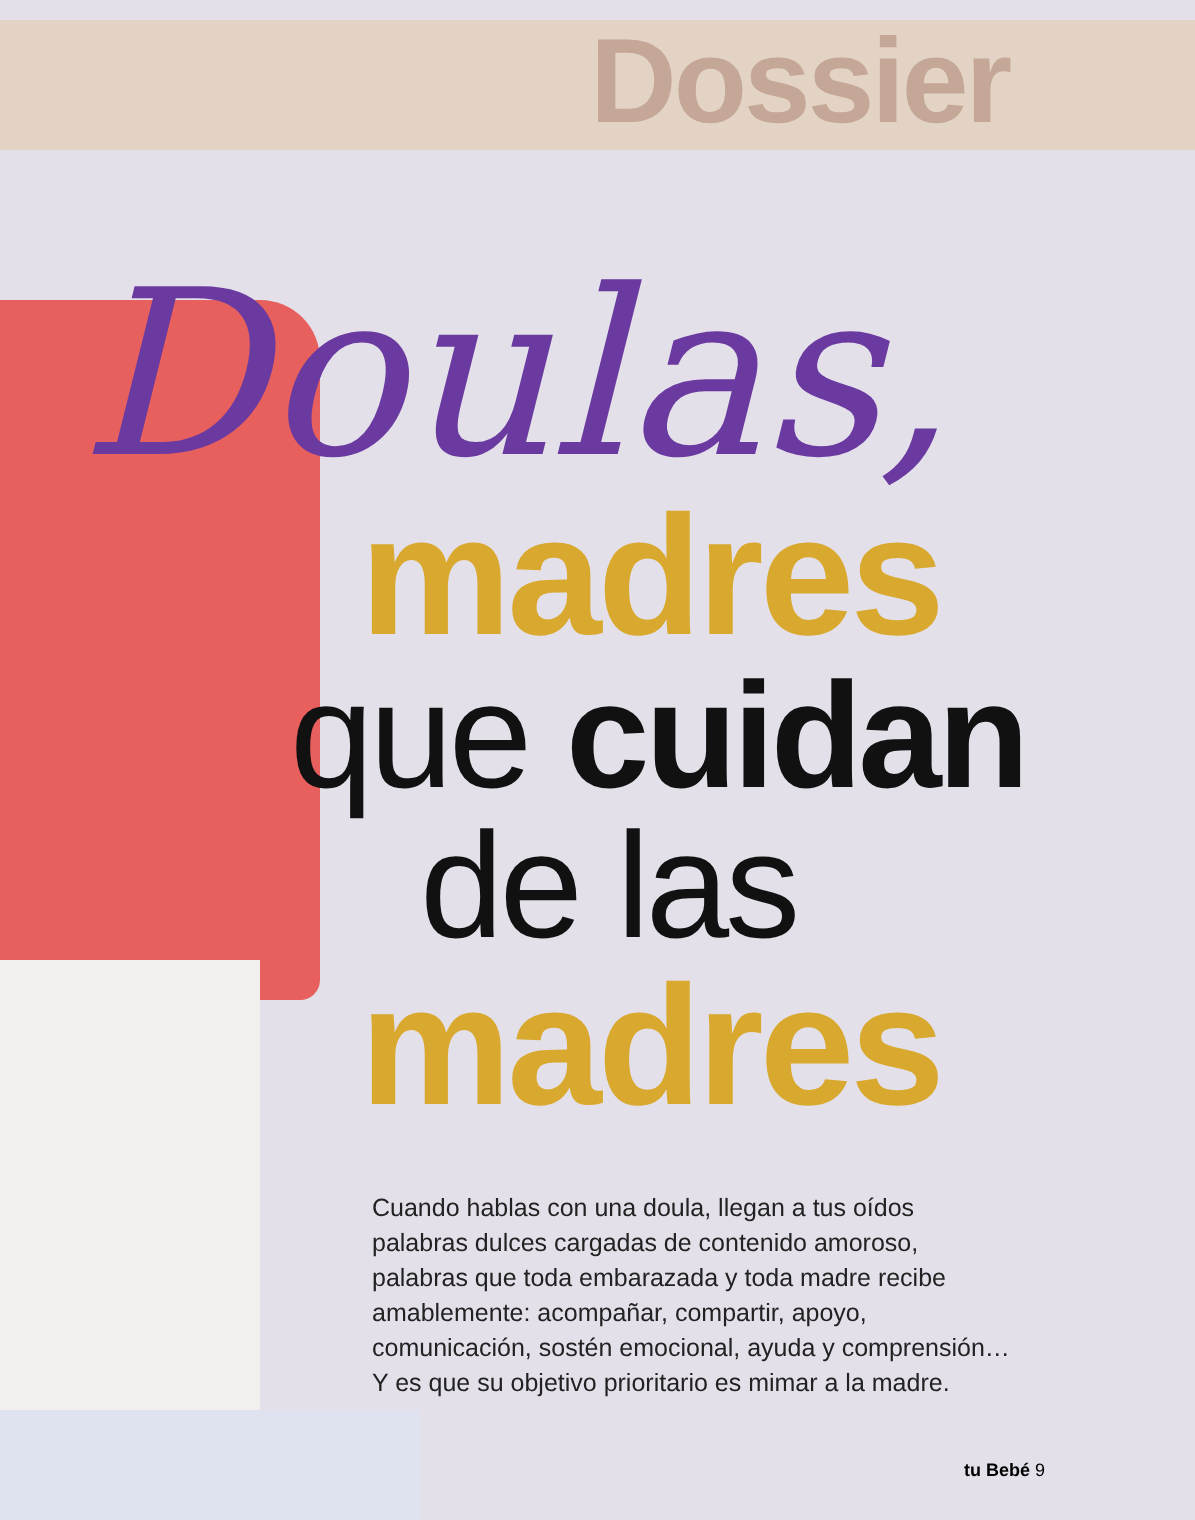Dossier
Doulas,
madres
que cuidan
de las
madres
Cuando hablas con una doula, llegan a tus oídos palabras dulces cargadas de contenido amoroso, palabras que toda embarazada y toda madre recibe amablemente: acompañar, compartir, apoyo, comunicación, sostén emocional, ayuda y comprensión… Y es que su objetivo prioritario es mimar a la madre.
tu Bebé 9